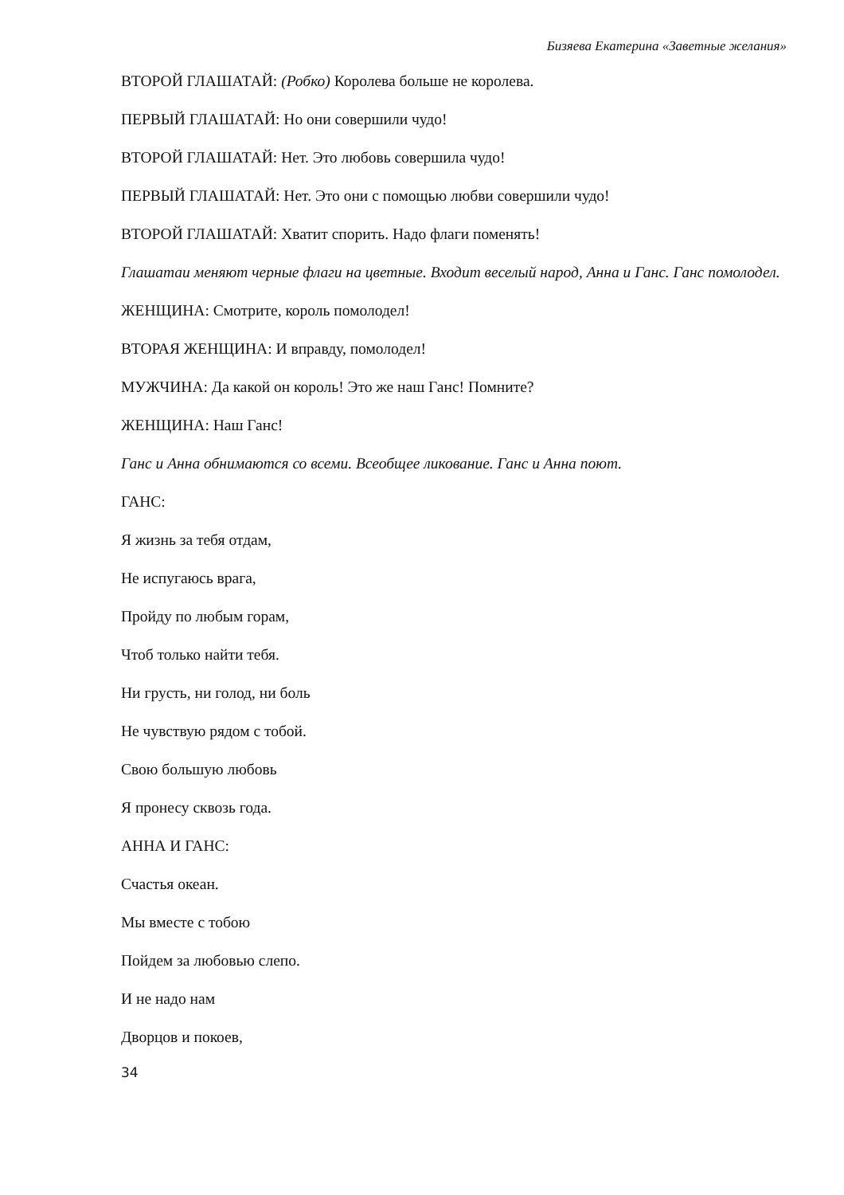Бизяева Екатерина «Заветные желания»
ВТОРОЙ ГЛАШАТАЙ: (Робко) Королева больше не королева.
ПЕРВЫЙ ГЛАШАТАЙ: Но они совершили чудо!
ВТОРОЙ ГЛАШАТАЙ: Нет. Это любовь совершила чудо!
ПЕРВЫЙ ГЛАШАТАЙ: Нет. Это они с помощью любви совершили чудо!
ВТОРОЙ ГЛАШАТАЙ: Хватит спорить. Надо флаги поменять!
Глашатаи меняют черные флаги на цветные. Входит веселый народ, Анна и Ганс. Ганс помолодел.
ЖЕНЩИНА: Смотрите, король помолодел!
ВТОРАЯ ЖЕНЩИНА: И вправду, помолодел!
МУЖЧИНА: Да какой он король! Это же наш Ганс! Помните?
ЖЕНЩИНА: Наш Ганс!
Ганс и Анна обнимаются со всеми. Всеобщее ликование. Ганс и Анна поют.
ГАНС:
Я жизнь за тебя отдам,
Не испугаюсь врага,
Пройду по любым горам,
Чтоб только найти тебя.
Ни грусть, ни голод, ни боль
Не чувствую рядом с тобой.
Свою большую любовь
Я пронесу сквозь года.
АННА И ГАНС:
Счастья океан.
Мы вместе с тобою
Пойдем за любовью слепо.
И не надо нам
Дворцов и покоев,
34